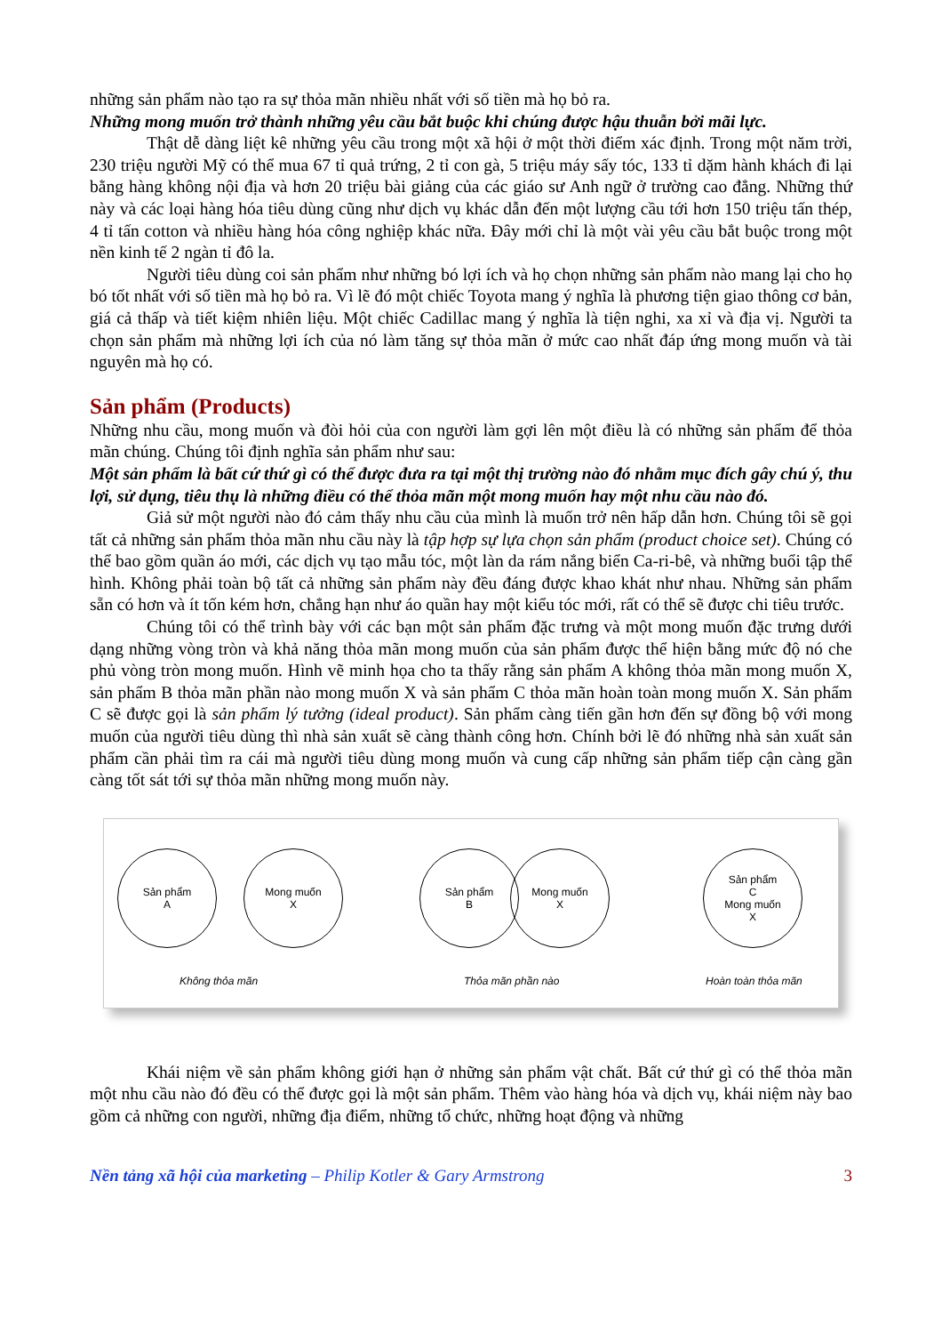những sản phẩm nào tạo ra sự thỏa mãn nhiều nhất với số tiền mà họ bỏ ra.
Những mong muốn trở thành những yêu cầu bắt buộc khi chúng được hậu thuẫn bởi mãi lực.
Thật dễ dàng liệt kê những yêu cầu trong một xã hội ở một thời điểm xác định. Trong một năm trời, 230 triệu người Mỹ có thể mua 67 tỉ quả trứng, 2 tỉ con gà, 5 triệu máy sấy tóc, 133 tỉ dặm hành khách đi lại bằng hàng không nội địa và hơn 20 triệu bài giảng của các giáo sư Anh ngữ ở trường cao đẳng. Những thứ này và các loại hàng hóa tiêu dùng cũng như dịch vụ khác dẫn đến một lượng cầu tới hơn 150 triệu tấn thép, 4 tỉ tấn cotton và nhiều hàng hóa công nghiệp khác nữa. Đây mới chỉ là một vài yêu cầu bắt buộc trong một nền kinh tế 2 ngàn tỉ đô la.
Người tiêu dùng coi sản phẩm như những bó lợi ích và họ chọn những sản phẩm nào mang lại cho họ bó tốt nhất với số tiền mà họ bỏ ra. Vì lẽ đó một chiếc Toyota mang ý nghĩa là phương tiện giao thông cơ bản, giá cả thấp và tiết kiệm nhiên liệu. Một chiếc Cadillac mang ý nghĩa là tiện nghi, xa xỉ và địa vị. Người ta chọn sản phẩm mà những lợi ích của nó làm tăng sự thỏa mãn ở mức cao nhất đáp ứng mong muốn và tài nguyên mà họ có.
Sản phẩm (Products)
Những nhu cầu, mong muốn và đòi hỏi của con người làm gợi lên một điều là có những sản phẩm để thỏa mãn chúng. Chúng tôi định nghĩa sản phẩm như sau:
Một sản phẩm là bất cứ thứ gì có thể được đưa ra tại một thị trường nào đó nhằm mục đích gây chú ý, thu lợi, sử dụng, tiêu thụ là những điều có thể thỏa mãn một mong muốn hay một nhu cầu nào đó.
Giả sử một người nào đó cảm thấy nhu cầu của mình là muốn trở nên hấp dẫn hơn. Chúng tôi sẽ gọi tất cả những sản phẩm thỏa mãn nhu cầu này là tập hợp sự lựa chọn sản phẩm (product choice set). Chúng có thể bao gồm quần áo mới, các dịch vụ tạo mẫu tóc, một làn da rám nắng biển Ca-ri-bê, và những buổi tập thể hình. Không phải toàn bộ tất cả những sản phẩm này đều đáng được khao khát như nhau. Những sản phẩm sẵn có hơn và ít tốn kém hơn, chẳng hạn như áo quần hay một kiểu tóc mới, rất có thể sẽ được chi tiêu trước.
Chúng tôi có thể trình bày với các bạn một sản phẩm đặc trưng và một mong muốn đặc trưng dưới dạng những vòng tròn và khả năng thỏa mãn mong muốn của sản phẩm được thể hiện bằng mức độ nó che phủ vòng tròn mong muốn. Hình vẽ minh họa cho ta thấy rằng sản phẩm A không thỏa mãn mong muốn X, sản phẩm B thỏa mãn phần nào mong muốn X và sản phẩm C thỏa mãn hoàn toàn mong muốn X. Sản phẩm C sẽ được gọi là sản phẩm lý tưởng (ideal product). Sản phẩm càng tiến gần hơn đến sự đồng bộ với mong muốn của người tiêu dùng thì nhà sản xuất sẽ càng thành công hơn. Chính bởi lẽ đó những nhà sản xuất sản phẩm cần phải tìm ra cái mà người tiêu dùng mong muốn và cung cấp những sản phẩm tiếp cận càng gần càng tốt sát tới sự thỏa mãn những mong muốn này.
Sản phẩm
A
Mong muốn
X
Sản phẩm
B
Mong muốn
X
Sản phẩm
C
Mong muốn
X
Không thỏa mãn Thỏa mãn phần nào Hoàn toàn thỏa mãn
Khái niệm về sản phẩm không giới hạn ở những sản phẩm vật chất. Bất cứ thứ gì có thể thỏa mãn một nhu cầu nào đó đều có thể được gọi là một sản phẩm. Thêm vào hàng hóa và dịch vụ, khái niệm này bao gồm cả những con người, những địa điểm, những tổ chức, những hoạt động và những
Nền tảng xã hội của marketing – Philip Kotler & Gary Armstrong 3